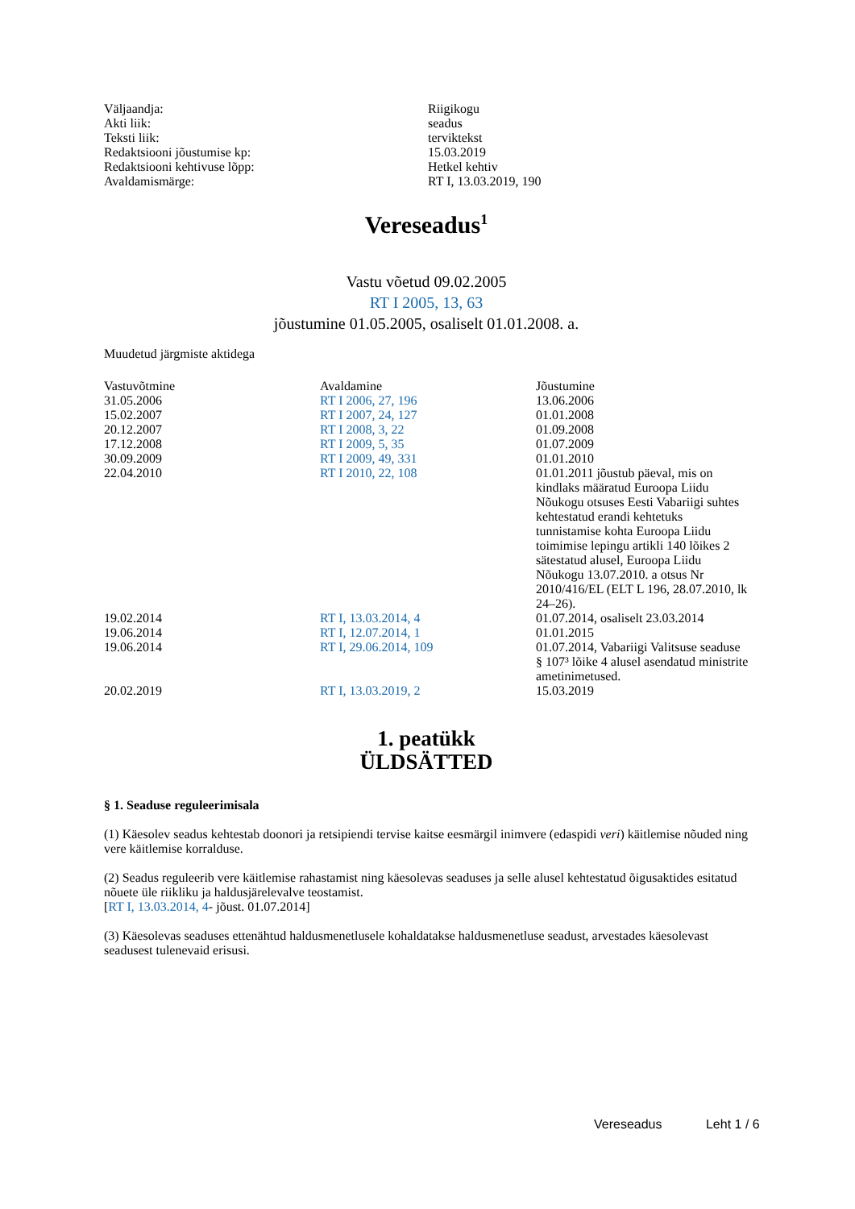| Väljaandja: | Riigikogu |
| Akti liik: | seadus |
| Teksti liik: | terviktekst |
| Redaktsiooni jõustumise kp: | 15.03.2019 |
| Redaktsiooni kehtivuse lõpp: | Hetkel kehtiv |
| Avaldamismärge: | RT I, 13.03.2019, 190 |
Vereseadus<sup>1</sup>
Vastu võetud 09.02.2005
RT I 2005, 13, 63
jõustumine 01.05.2005, osaliselt 01.01.2008. a.
Muudetud järgmiste aktidega
| Vastuvõtmine | Avaldamine | Jõustumine |
| --- | --- | --- |
| 31.05.2006 | RT I 2006, 27, 196 | 13.06.2006 |
| 15.02.2007 | RT I 2007, 24, 127 | 01.01.2008 |
| 20.12.2007 | RT I 2008, 3, 22 | 01.09.2008 |
| 17.12.2008 | RT I 2009, 5, 35 | 01.07.2009 |
| 30.09.2009 | RT I 2009, 49, 331 | 01.01.2010 |
| 22.04.2010 | RT I 2010, 22, 108 | 01.01.2011 jõustub päeval, mis on kindlaks määratud Euroopa Liidu Nõukogu otsuses Eesti Vabariigi suhtes kehtestatud erandi kehtetuks tunnistamise kohta Euroopa Liidu toimimise lepingu artikli 140 lõikes 2 sätestatud alusel, Euroopa Liidu Nõukogu 13.07.2010. a otsus Nr 2010/416/EL (ELT L 196, 28.07.2010, lk 24–26). |
| 19.02.2014 | RT I, 13.03.2014, 4 | 01.07.2014, osaliselt 23.03.2014 |
| 19.06.2014 | RT I, 12.07.2014, 1 | 01.01.2015 |
| 19.06.2014 | RT I, 29.06.2014, 109 | 01.07.2014, Vabariigi Valitsuse seaduse § 107³ lõike 4 alusel asendatud ministrite ametinimetused. |
| 20.02.2019 | RT I, 13.03.2019, 2 | 15.03.2019 |
1. peatükk
ÜLDSÄTTED
§ 1. Seaduse reguleerimisala
(1) Käesolev seadus kehtestab doonori ja retsipiendi tervise kaitse eesmärgil inimvere (edaspidi veri) käitlemise nõuded ning vere käitlemise korralduse.
(2) Seadus reguleerib vere käitlemise rahastamist ning käesolevas seaduses ja selle alusel kehtestatud õigusaktides esitatud nõuete üle riikliku ja haldusjärelevalve teostamist.
[RT I, 13.03.2014, 4- jõust. 01.07.2014]
(3) Käesolevas seaduses ettenähtud haldusmenetlusele kohaldatakse haldusmenetluse seadust, arvestades käesolevast seadusest tulenevaid erisusi.
Vereseadus Leht 1 / 6